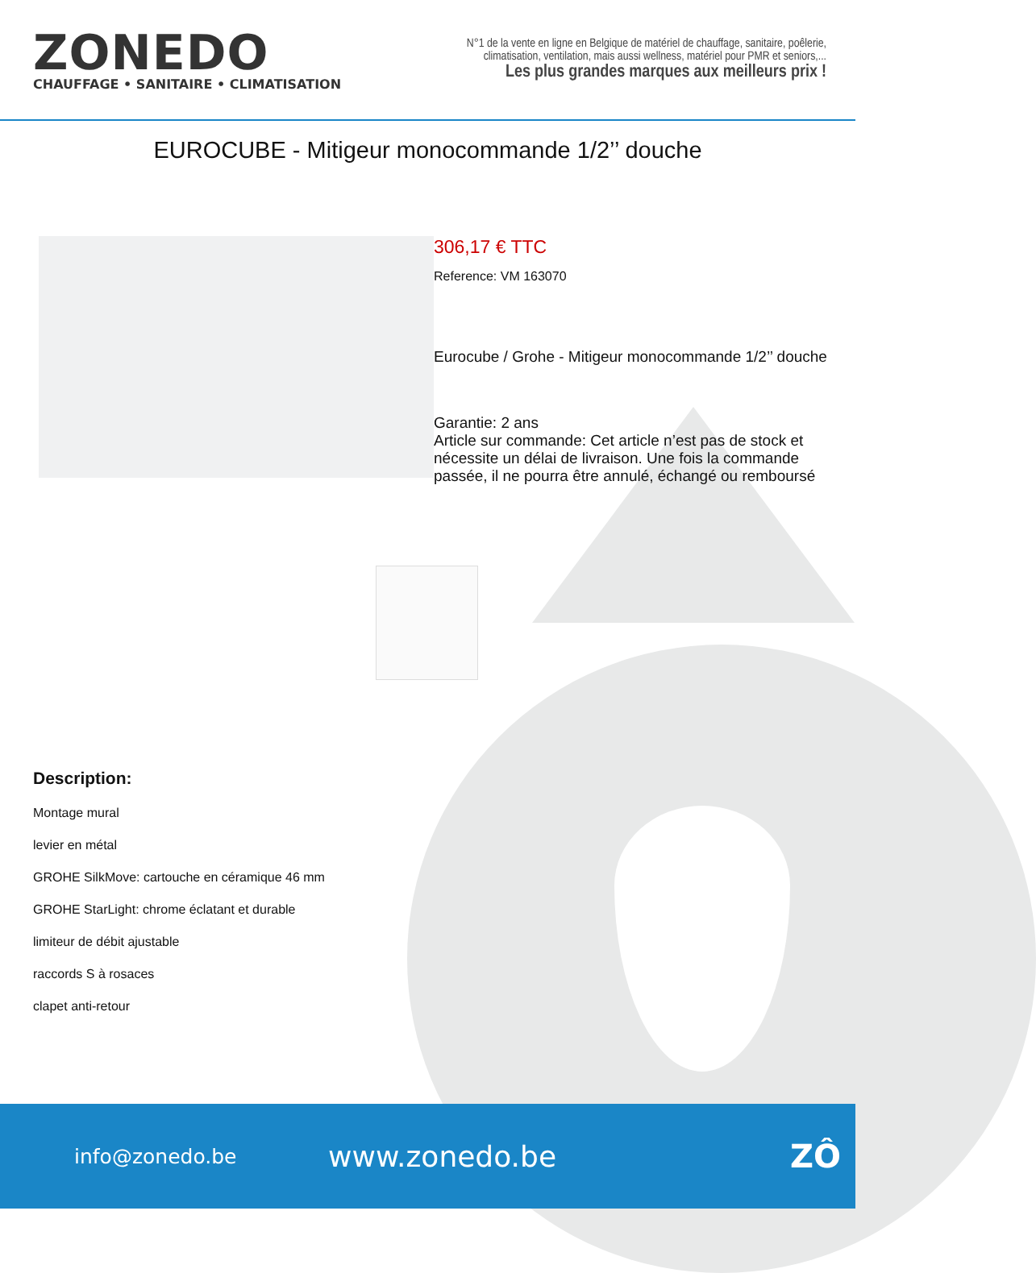ZONEDO
CHAUFFAGE • SANITAIRE • CLIMATISATION
N°1 de la vente en ligne en Belgique de matériel de chauffage, sanitaire, poêlerie,
climatisation, ventilation, mais aussi wellness, matériel pour PMR et seniors,...
Les plus grandes marques aux meilleurs prix !
EUROCUBE - Mitigeur monocommande 1/2’’ douche
306,17 € TTC
Reference: VM 163070
Eurocube / Grohe - Mitigeur monocommande 1/2’’ douche
Garantie: 2 ans
Article sur commande: Cet article n’est pas de stock et nécessite un délai de livraison. Une fois la commande passée, il ne pourra être annulé, échangé ou remboursé
Description:
Montage mural
levier en métal
GROHE SilkMove: cartouche en céramique 46 mm
GROHE StarLight: chrome éclatant et durable
limiteur de débit ajustable
raccords S à rosaces
clapet anti-retour
info@zonedo.be
www.zonedo.be ZÔ